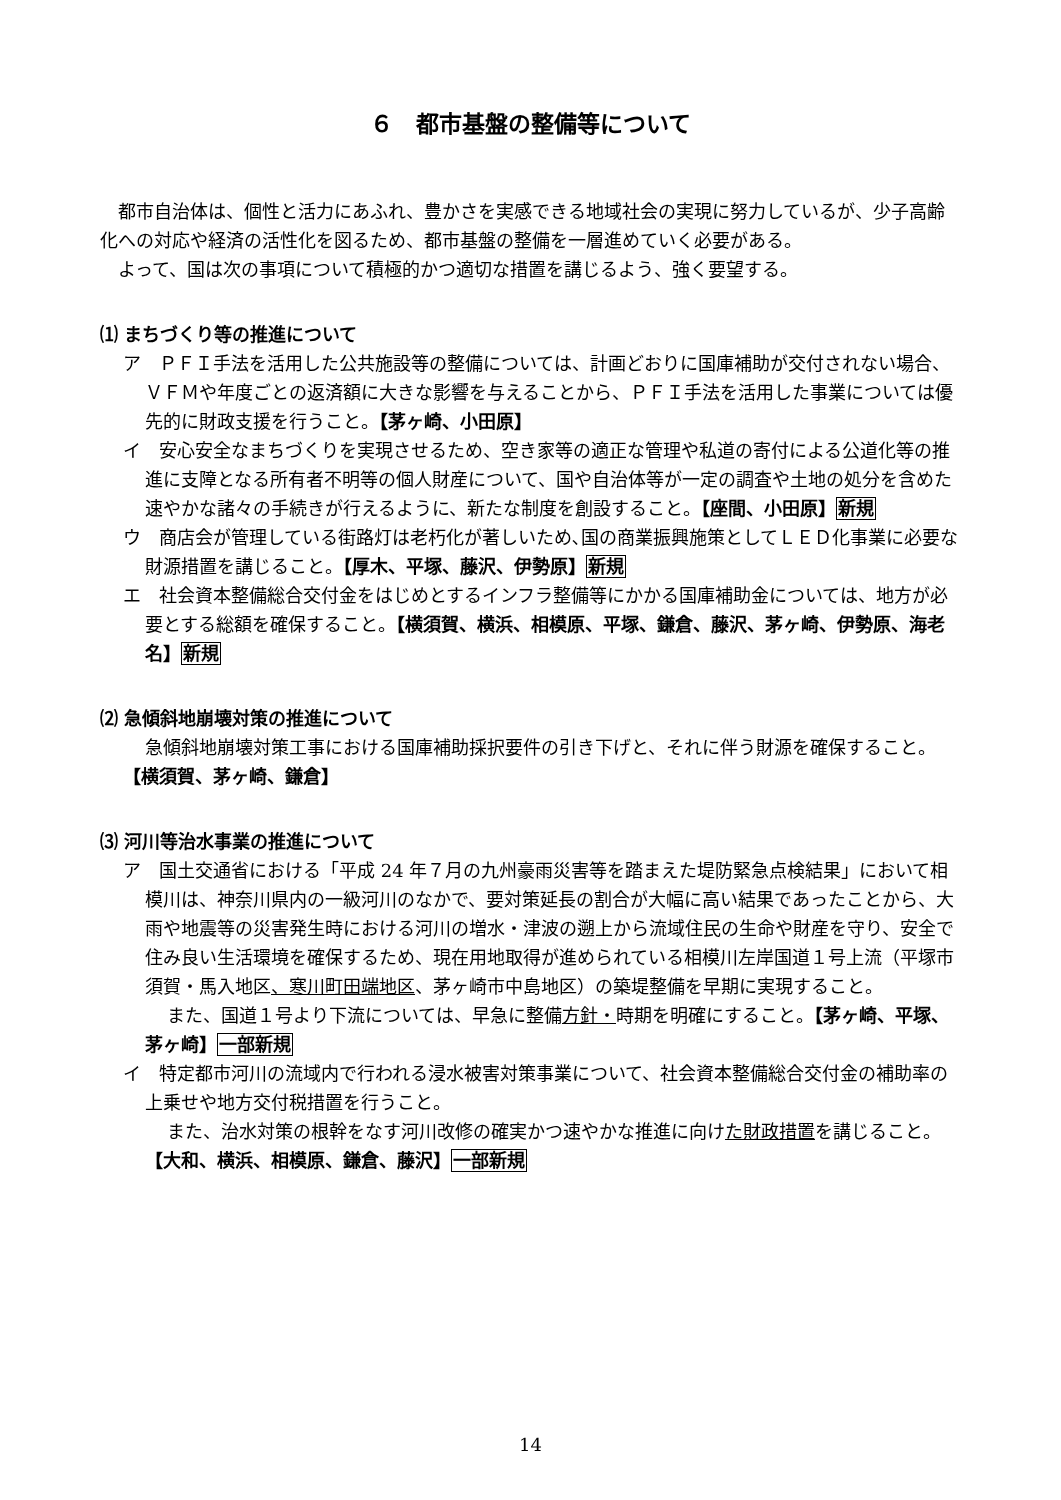６　都市基盤の整備等について
都市自治体は、個性と活力にあふれ、豊かさを実感できる地域社会の実現に努力しているが、少子高齢化への対応や経済の活性化を図るため、都市基盤の整備を一層進めていく必要がある。
よって、国は次の事項について積極的かつ適切な措置を講じるよう、強く要望する。
⑴ まちづくり等の推進について
ア　ＰＦＩ手法を活用した公共施設等の整備については、計画どおりに国庫補助が交付されない場合、ＶＦＭや年度ごとの返済額に大きな影響を与えることから、ＰＦＩ手法を活用した事業については優先的に財政支援を行うこと。【茅ヶ崎、小田原】
イ　安心安全なまちづくりを実現させるため、空き家等の適正な管理や私道の寄付による公道化等の推進に支障となる所有者不明等の個人財産について、国や自治体等が一定の調査や土地の処分を含めた速やかな諸々の手続きが行えるように、新たな制度を創設すること。【座間、小田原】新規
ウ　商店会が管理している街路灯は老朽化が著しいため､国の商業振興施策としてＬＥＤ化事業に必要な財源措置を講じること。【厚木、平塚、藤沢、伊勢原】新規
エ　社会資本整備総合交付金をはじめとするインフラ整備等にかかる国庫補助金については、地方が必要とする総額を確保すること。【横須賀、横浜、相模原、平塚、鎌倉、藤沢、茅ヶ崎、伊勢原、海老名】新規
⑵ 急傾斜地崩壊対策の推進について
急傾斜地崩壊対策工事における国庫補助採択要件の引き下げと、それに伴う財源を確保すること。【横須賀、茅ヶ崎、鎌倉】
⑶ 河川等治水事業の推進について
ア　国土交通省における「平成 24 年７月の九州豪雨災害等を踏まえた堤防緊急点検結果」において相模川は、神奈川県内の一級河川のなかで、要対策延長の割合が大幅に高い結果であったことから、大雨や地震等の災害発生時における河川の増水・津波の遡上から流域住民の生命や財産を守り、安全で住み良い生活環境を確保するため、現在用地取得が進められている相模川左岸国道１号上流（平塚市須賀・馬入地区、寒川町田端地区、茅ヶ崎市中島地区）の築堤整備を早期に実現すること。
また、国道１号より下流については、早急に整備方針・時期を明確にすること。【茅ヶ崎、平塚、茅ヶ崎】一部新規
イ　特定都市河川の流域内で行われる浸水被害対策事業について、社会資本整備総合交付金の補助率の上乗せや地方交付税措置を行うこと。
また、治水対策の根幹をなす河川改修の確実かつ速やかな推進に向けた財政措置を講じること。【大和、横浜、相模原、鎌倉、藤沢】一部新規
14